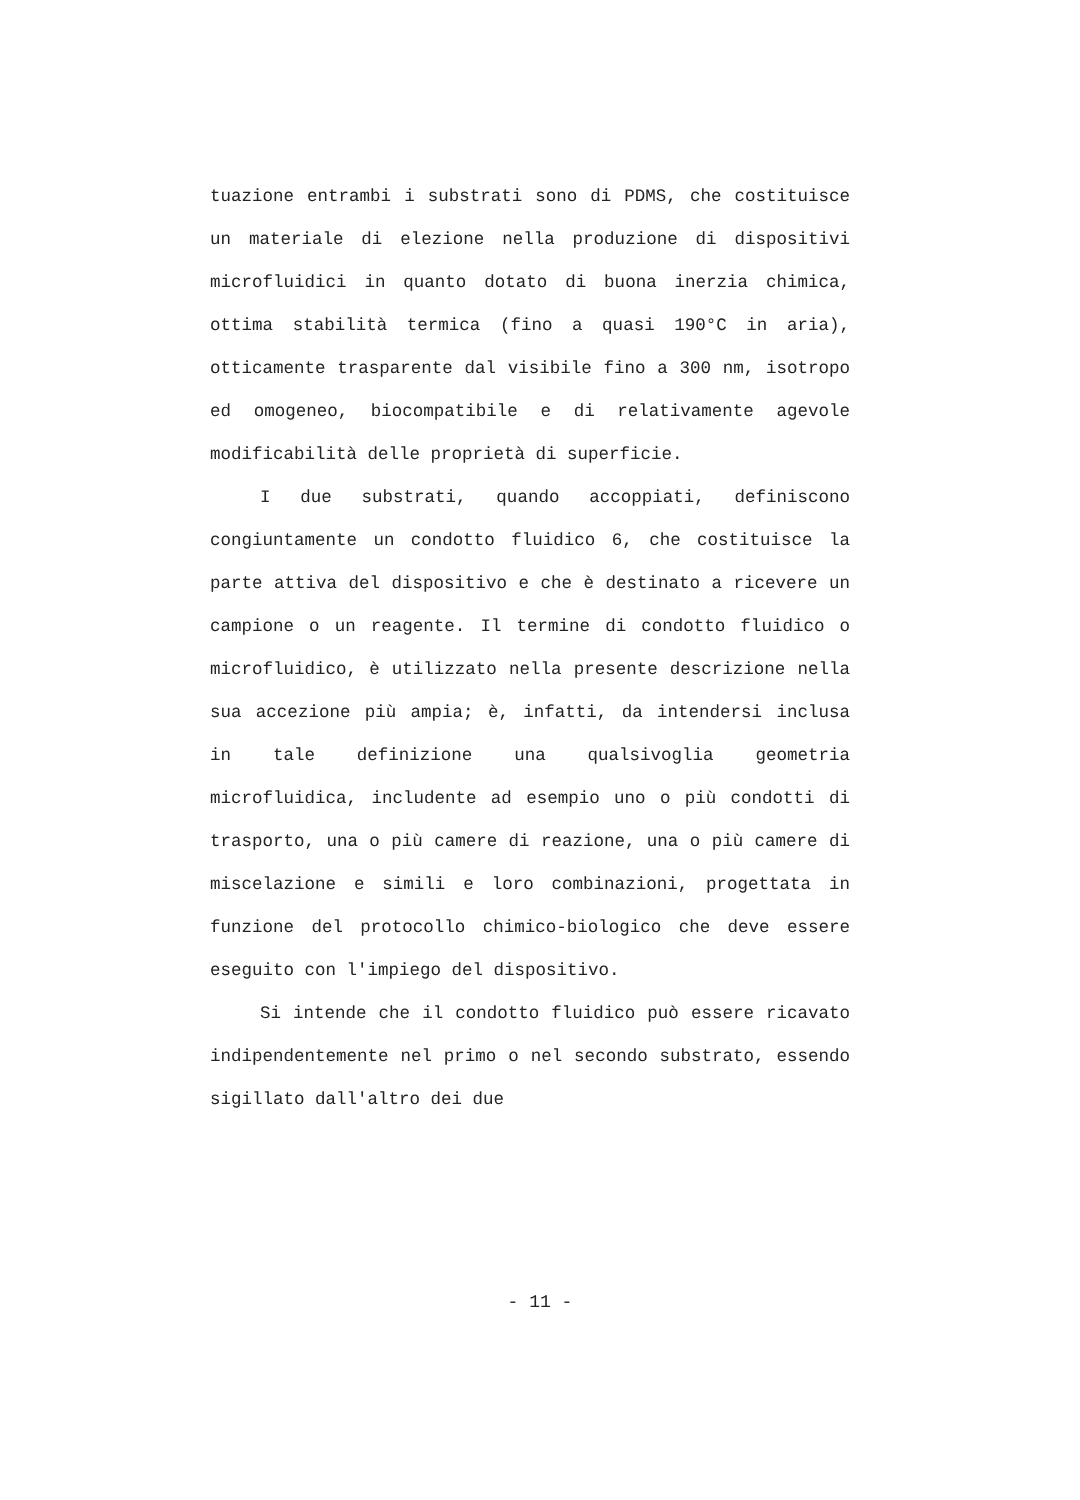tuazione entrambi i substrati sono di PDMS, che costituisce un materiale di elezione nella produzione di dispositivi microfluidici in quanto dotato di buona inerzia chimica, ottima stabilità termica (fino a quasi 190°C in aria), otticamente trasparente dal visibile fino a 300 nm, isotropo ed omogeneo, biocompatibile e di relativamente agevole modificabilità delle proprietà di superficie.
I due substrati, quando accoppiati, definiscono congiuntamente un condotto fluidico 6, che costituisce la parte attiva del dispositivo e che è destinato a ricevere un campione o un reagente. Il termine di condotto fluidico o microfluidico, è utilizzato nella presente descrizione nella sua accezione più ampia; è, infatti, da intendersi inclusa in tale definizione una qualsivoglia geometria microfluidica, includente ad esempio uno o più condotti di trasporto, una o più camere di reazione, una o più camere di miscelazione e simili e loro combinazioni, progettata in funzione del protocollo chimico-biologico che deve essere eseguito con l'impiego del dispositivo.
Si intende che il condotto fluidico può essere ricavato indipendentemente nel primo o nel secondo substrato, essendo sigillato dall'altro dei due
- 11 -